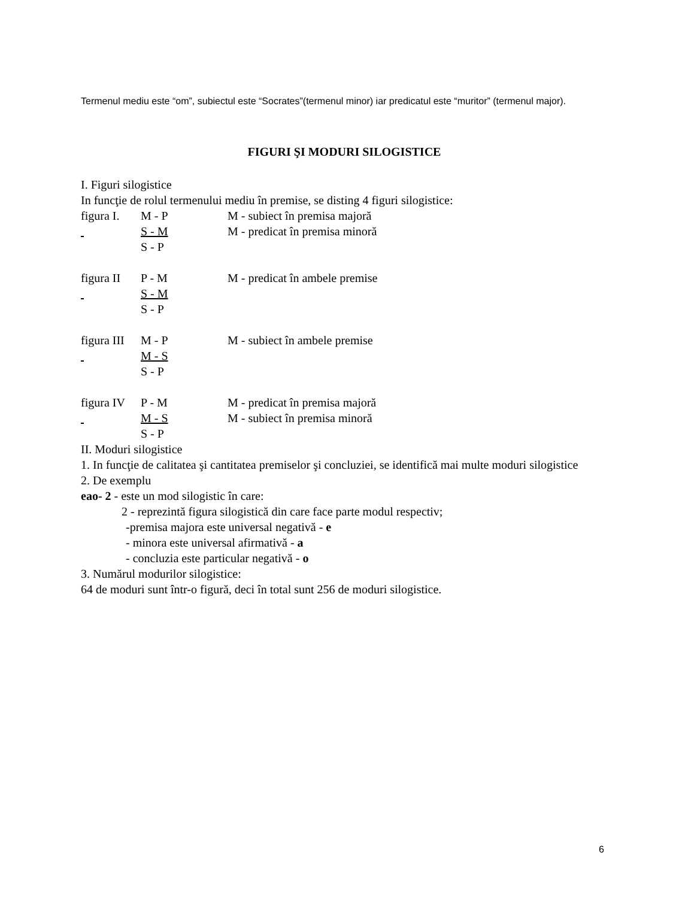Termenul mediu este “om”, subiectul este “Socrates”(termenul minor) iar predicatul este “muritor” (termenul major).
FIGURI ŞI MODURI SILOGISTICE
I. Figuri silogistice
In funcţie de rolul termenului mediu în premise, se disting 4 figuri silogistice:
figura I. M - P M - subiect în premisa majoră
S - M M - predicat în premisa minoră
S - P
figura II P - M M - predicat în ambele premise
S - M
S - P
figura III M - P M - subiect în ambele premise
M - S
S - P
figura IV P - M M - predicat în premisa majoră
M - S M - subiect în premisa minoră
S - P
II. Moduri silogistice
1. In funcţie de calitatea şi cantitatea premiselor şi concluziei, se identifică mai multe moduri silogistice
2. De exemplu
eao- 2 - este un mod silogistic în care:
2 - reprezintă figura silogistică din care face parte modul respectiv;
-premisa majora este universal negativă - e
- minora este universal afirmativă - a
- concluzia este particular negativă - o
3. Numărul modurilor silogistice:
64 de moduri sunt într-o figură, deci în total sunt 256 de moduri silogistice.
6